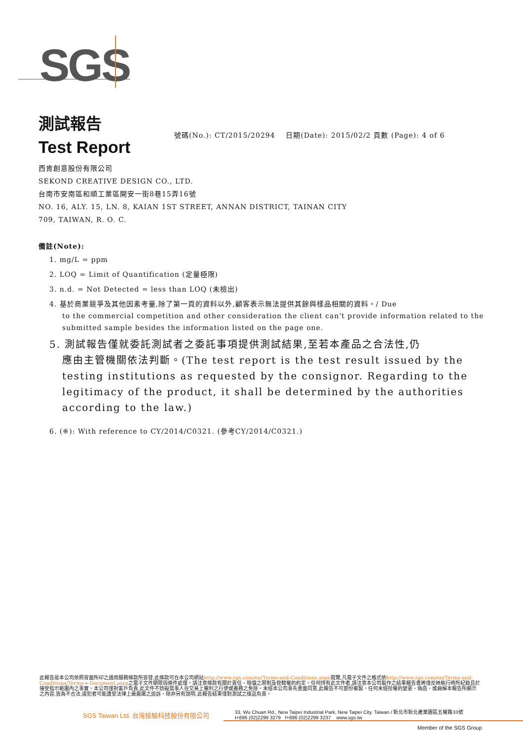SGS
測試報告
號碼(No.): CT/2015/20294 日期(Date): 2015/02/2 頁數 (Page): 4 of 6
Test Report
西肯創意股份有限公司
SEKOND CREATIVE DESIGN CO., LTD.
台南市安南區和順工業區開安一街8巷15弄16號
NO. 16, ALY. 15, LN. 8, KAIAN 1ST STREET, ANNAN DISTRICT, TAINAN CITY
709, TAIWAN, R. O. C.
備註(Note):
1. mg/L = ppm
2. LOQ = Limit of Quantification (定量極限)
3. n.d. = Not Detected = less than LOQ (未檢出)
4. 基於商業競爭及其他因素考量,除了第一頁的資料以外,顧客表示無法提供其餘與樣品相關的資料。/ Due
to the commercial competition and other consideration the client can't provide information related to the submitted sample besides the information listed on the page one.
5. 測試報告僅就委託測試者之委託事項提供測試結果,至若本產品之合法性,仍
應由主管機關依法判斷。(The test report is the test result issued by the testing institutions as requested by the consignor. Regarding to the legitimacy of the product, it shall be determined by the authorities according to the law.)
6. (※): With reference to CY/2014/C0321. (參考CY/2014/C0321.)
此報告是本公司依照背面所印之通用服務條款所簽發,此條款可在本公司網站http://www.sgs.com/en/Terms-and-Conditions.aspx閱覽,凡電子文件之格式依http://www.sgs.com/en/Terms-and-Conditions/Terms-e-Document.aspx之電子文件期限與條件處理。請注意條款有關於責任、賠償之限制及管轄權的約定。任何持有此文件者,請注意本公司製作之結果報告書將僅反映執行時所紀錄且於接受指示範圍內之事實。本公司僅對客戶負責,此文件不妨礙當事人在交易上權利之行使或義務之免除。未經本公司事先書面同意,此報告不可部份複製。任何未經授權的變更、偽造、或曲解本報告所顯示之內容,皆為不合法,違犯者可能遭受法律上最嚴厲之追訴。除非另有說明,此報告結果僅對測試之樣品負責。
SGS Taiwan Ltd. 台灣檢驗科技股份有限公司
33, Wu Chuan Rd., New Taipei Industrial Park, New Taipei City, Taiwan / 新北市新北產業園區五權路33號
t+886 (02)2299 3279 f+886 (02)2299 3237 www.sgs.tw
Member of the SGS Group